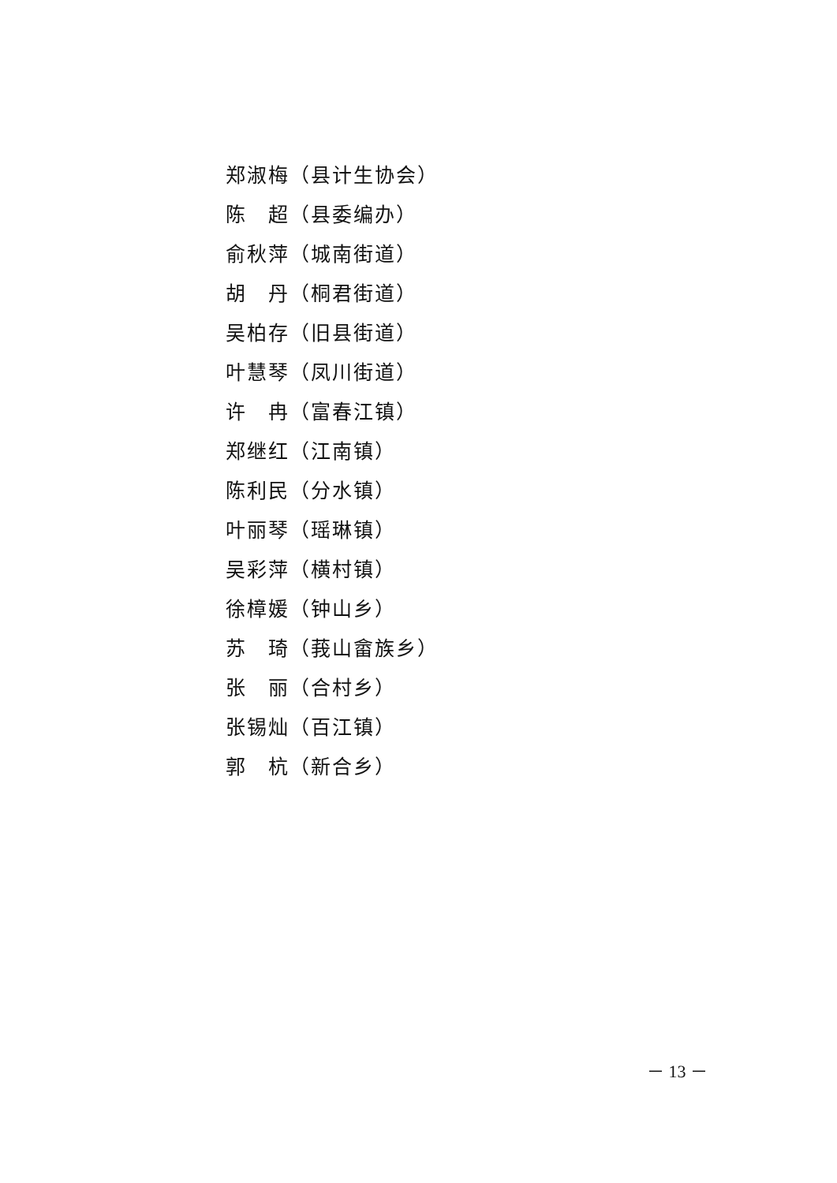郑淑梅（县计生协会）
陈　超（县委编办）
俞秋萍（城南街道）
胡　丹（桐君街道）
吴柏存（旧县街道）
叶慧琴（凤川街道）
许　冉（富春江镇）
郑继红（江南镇）
陈利民（分水镇）
叶丽琴（瑶琳镇）
吴彩萍（横村镇）
徐樟媛（钟山乡）
苏　琦（莪山畲族乡）
张　丽（合村乡）
张锡灿（百江镇）
郭　杭（新合乡）
－ 13 －